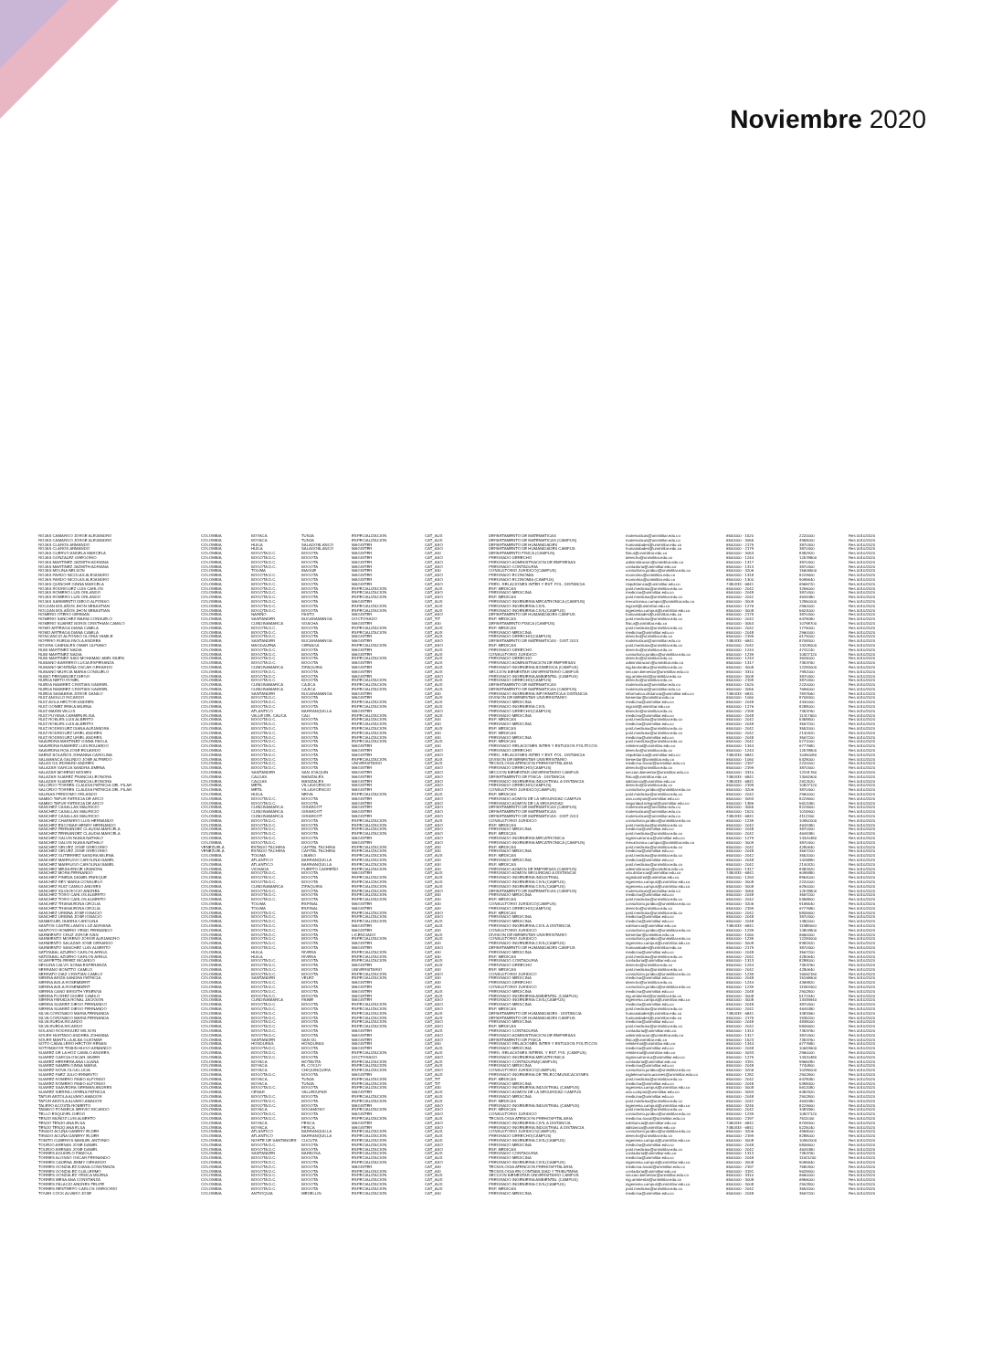Noviembre 2020
| ROJAS CAMARGO JORGE ALEJANDRO | COLOMBIA | BOYACA | TUNJA | ESPECIALIZACION | CAT_AUX | DEPARTAMENTO DE MATEMATICAS | matematicas@unimilitar.edu.co | 6500000 - 1520 | 2220000 | Res 0010/2020 |
| ROJAS CAMARGO JORGE ALEJANDRO | COLOMBIA | BOYACA | TUNJA | ESPECIALIZACION | CAT_AUX | DEPARTAMENTO DE MATEMATICAS (CAMPUS) | matematicas@unimilitar.edu.co | 6500000 - 3055 | 4958000 | Res 0010/2020 |
| ROJAS CLAROS ARMANDO | COLOMBIA | HUILA | SALADOBLANCO | MAGISTER | CAT_ASO | DEPARTAMENTO DE HUMANIDADES | humanidades@unimilitar.edu.co | 6500000 - 2179 | 3870400 | Res 0010/2020 |
| ROJAS CLAROS ARMANDO | COLOMBIA | HUILA | SALADOBLANCO | MAGISTER | CAT_ASO | DEPARTAMENTO DE HUMANIDADES CAMPUS | humanidades@unimilitar.edu.co | 6500000 - 2179 | 3870400 | Res 0010/2020 |
| ROJAS CUERVO ANGELA MARCELA | COLOMBIA | BOGOTA D.C. | BOGOTA | MAGISTER | CAT_ASI | DEPARTAMENTO FISICA (CAMPUS) | fisica@unimilitar.edu.co | 6500000 - 3053 | 8382920 | Res 0010/2020 |
| ROJAS GONZALEZ GREGORIO | COLOMBIA | BOGOTA D.C. | BOGOTA | MAGISTER | CAT_ASO | PREGRADO DERECHO | derecho@unimilitar.edu.co | 6500000 - 1244 | 12578800 | Res 0010/2020 |
| ROJAS MARTINEZ JAZMITH ADRIANA | COLOMBIA | BOGOTA D.C. | BOGOTA | MAGISTER | CAT_ASO | PREGRADO ADMINISTRACION DE EMPRESAS | administracion@unimilitar.edu.co | 6500000 - 1317 | 3870400 | Res 0010/2020 |
| ROJAS MARTINEZ JAZMITH ADRIANA | COLOMBIA | BOGOTA D.C. | BOGOTA | MAGISTER | CAT_ASO | PREGRADO CONTADURIA | contaduria@unimilitar.edu.co | 6500000 - 1313 | 3870400 | Res 0010/2020 |
| ROJAS MOLINA NELSON | COLOMBIA | TOLIMA | IBAGUE | MAGISTER | CAT_ASI | CONSULTORIO JURIDICO(CAMPUS) | consultorio.juridico@unimilitar.edu.co | 6500000 - 3206 | 15606500 | Res 0010/2020 |
| ROJAS PARDO NICOLAS ALEJANDRO | COLOMBIA | BOGOTA D.C. | BOGOTA | MAGISTER | CAT_ASO | PREGRADO ECONOMIA | economia@unimilitar.edu.co | 6500000 - 1318 | 8224600 | Res 0010/2020 |
| ROJAS PARDO NICOLAS ALEJANDRO | COLOMBIA | BOGOTA D.C. | BOGOTA | MAGISTER | CAT_ASO | PREGRADO ECONOMIA (CAMPUS) | economia@unimilitar.edu.co | 6500000 - 1300 | 9095640 | Res 0010/2020 |
| ROJAS QUINCHE GINNA MARCELA | COLOMBIA | BOGOTA D.C. | BOGOTA | MAGISTER | CAT_ASO | PREG. RELACIONES INTER Y EST. POL. DISTANCIA | riepdistancia@unimilitar.edu.co | 7480333 - 6841 | 6966720 | Res 0010/2020 |
| ROJAS RODRIGUEZ LUIS CARLOS | COLOMBIA | BOGOTA D.C. | BOGOTA | ESPECIALIZACION | CAT_AUX | ESP. MEDICAS | post.medicina@unimilitar.edu.co | 6500000 - 2042 | 3256000 | Res 0010/2020 |
| ROJAS ROMERO LUIS ORLANDO | COLOMBIA | BOGOTA D.C. | BOGOTA | ESPECIALIZACION | CAT_ASO | PREGRADO MEDICINA | medicina@unimilitar.edu.co | 6500000 - 2048 | 3870400 | Res 0010/2020 |
| ROJAS ROMERO LUIS ORLANDO | COLOMBIA | BOGOTA D.C. | BOGOTA | ESPECIALIZACION | CAT_ASO | ESP. MEDICAS | post.medicina@unimilitar.edu.co | 6500000 - 2042 | 4644480 | Res 0010/2020 |
| ROJAS SARMIENTO DIEGO ALFONSO | COLOMBIA | BOGOTA D.C. | BOGOTA | MAGISTER | CAT_AUX | PREGRADO INGENIERIA MECATRONICA (CAMPUS) | mecatronica.campus@unimilitar.edu.co | 6500000 - 3009 | 12950000 | Res 0010/2020 |
| ROLDAN BOLAÑOS JHON SEBASTIAN | COLOMBIA | BOGOTA D.C. | BOGOTA | ESPECIALIZACION | CAT_AUX | PREGRADO INGENIERIA CIVIL | ingcivil@unimilitar.edu.co | 6500000 - 1276 | 2960000 | Res 0010/2020 |
| ROLDAN BOLAÑOS JHON SEBASTIAN | COLOMBIA | BOGOTA D.C. | BOGOTA | ESPECIALIZACION | CAT_AUX | PREGRADO INGENIERIA CIVIL(CAMPUS) | ingenieria.campus@unimilitar.edu.co | 6500000 - 3008 | 5624000 | Res 0010/2020 |
| ROMERO OTERO GERMAN | COLOMBIA | NARIÑO | PASTO | MAGISTER | CAT_ASO | DEPARTAMENTO DE HUMANIDADES CAMPUS | humanidades@unimilitar.edu.co | 6500000 - 2179 | 3870400 | Res 0010/2020 |
| ROMERO SANCHEZ MARIA CONSUELO | COLOMBIA | SANTANDER | BUCARAMANGA | DOCTORADO | CAT_TIT | ESP. MEDICAS | post.medicina@unimilitar.edu.co | 6500000 - 2042 | 6478080 | Res 0010/2020 |
| ROMERO SUAREZ BORIS CRISTHIAN CAMILO | COLOMBIA | CUNDINAMARCA | SOACHA | MAGISTER | CAT_ASI | DEPARTAMENTO FISICA (CAMPUS) | fisica@unimilitar.edu.co | 6500000 - 3053 | 10798700 | Res 0010/2020 |
| ROMO ARTEAGA DIANA CAMILA | COLOMBIA | BOGOTA D.C. | BOGOTA | ESPECIALIZACION | CAT_AUX | ESP. MEDICAS | post.medicina@unimilitar.edu.co | 6500000 - 2042 | 1776000 | Res 0010/2020 |
| ROMO ARTEAGA DIANA CAMILA | COLOMBIA | BOGOTA D.C. | BOGOTA | ESPECIALIZACION | CAT_AUX | PREGRADO MEDICINA | medicina@unimilitar.edu.co | 6500000 - 2048 | 2960000 | Res 0010/2020 |
| RONCANCIO ALFONSO GLORIA YAMILE | COLOMBIA | BOGOTA D.C. | BOGOTA | MAGISTER | CAT_AUX | PREGRADO DERECHO(CAMPUS) | derecho@unimilitar.edu.co | 6500000 - 2199 | 6179000 | Res 0010/2020 |
| ROPERO RUEDA PAOLA ANDREA | COLOMBIA | SANTANDER | BUCARAMANGA | MAGISTER | CAT_ASO | DEPARTAMENTO DE MATEMATICAS - DIST 2013 | matematicas@unimilitar.edu.co | 7480333 - 6841 | 8708400 | Res 0010/2020 |
| ROVIRA CABRALES OMAR ULPIANO | COLOMBIA | MAGDALENA | CIENAGA | ESPECIALIZACION | CAT_ASO | ESP. MEDICAS | post.medicina@unimilitar.edu.co | 6500000 - 2042 | 14208000 | Res 0010/2020 |
| RUBI MARTINEZ NADIA | COLOMBIA | BOGOTA D.C. | BOGOTA | MAGISTER | CAT_AUX | PREGRADO DERECHO | derecho@unimilitar.edu.co | 6500000 - 1244 | 4741240 | Res 0010/2020 |
| RUBI MARTINEZ NADIA | COLOMBIA | BOGOTA D.C. | BOGOTA | MAGISTER | CAT_AUX | CONSULTORIO JURIDICO | consultorio.juridico@unimilitar.edu.co | 6500000 - 1239 | 10827120 | Res 0010/2020 |
| RUBI MARTINEZ SAID MOHAMAD ABEL MUEN | COLOMBIA | BOGOTA D.C. | BOGOTA | ESPECIALIZACION | CAT_AUX | PREGRADO DERECHO | derecho@unimilitar.edu.co | 6500000 - 1244 | 3626000 | Res 0010/2020 |
| RUBIANO BARRERO LUCIA ESPERANZA | COLOMBIA | BOGOTA D.C. | BOGOTA | MAGISTER | CAT_AUX | PREGRADO ADMINISTRACION DE EMPRESAS | administracion@unimilitar.edu.co | 6500000 - 1317 | 7353760 | Res 0010/2020 |
| RUBIANO MONTAÑA OSCAR GERARDO | COLOMBIA | CUNDINAMARCA | ZIPAQUIRA | MAGISTER | CAT_AUX | PREGRADO INGENIERIA BIOMEDICA (CAMPUS) | ing.biomedica@unimilitar.edu.co | 6500000 - 3008 | 12284000 | Res 0010/2020 |
| RUBIANO MURCIA MARIA CONSUELO | COLOMBIA | BOGOTA D.C. | BOGOTA | MAGISTER | CAT_AUX | SECCION BIENESTAR UNIVERSITARIO CAMPUS | seccion.bienestar@unimilitar.edu.co | 6500000 - 3310 | 7992000 | Res 0010/2020 |
| RUBIO FERNANDEZ DIEGO | COLOMBIA | BOGOTA D.C. | BOGOTA | MAGISTER | CAT_ASO | PREGRADO INGENIERIA AMBIENTAL (CAMPUS) | ing.ambiental@unimilitar.edu.co | 6500000 - 3008 | 3870400 | Res 0010/2020 |
| RUEDA NIETO RYMEL | COLOMBIA | BOGOTA D.C. | BOGOTA | ESPECIALIZACION | CAT_AUX | PREGRADO DERECHO(CAMPUS) | derecho@unimilitar.edu.co | 6500000 - 2199 | 3870400 | Res 0010/2020 |
| RUEDA RAMIREZ CRISTIAN GABRIEL | COLOMBIA | CUNDINAMARCA | CAJICA | ESPECIALIZACION | CAT_AUX | DEPARTAMENTO DE MATEMATICAS | matematicas@unimilitar.edu.co | 6500000 - 1520 | 2220000 | Res 0010/2020 |
| RUEDA RAMIREZ CRISTIAN GABRIEL | COLOMBIA | CUNDINAMARCA | CAJICA | ESPECIALIZACION | CAT_AUX | DEPARTAMENTO DE MATEMATICAS (CAMPUS) | matematicas@unimilitar.edu.co | 6500000 - 3055 | 7696000 | Res 0010/2020 |
| RUEDA SANABRIA JORGE DANILO | COLOMBIA | SANTANDER | BUCARAMANGA | MAGISTER | CAT_ASI | PREGRADO INGENIERIA INFORMATICA A DISTANCIA | informatica.distancia@unimilitar.edu.co | 7480333 - 6831 | 7837560 | Res 0010/2020 |
| RUIZ ANGULO RICARDO | COLOMBIA | BOGOTA D.C. | BOGOTA | MAGISTER | CAT_AUX | DIVISION DE BIENESTAR UNIVERSITARIO | bienestar@unimilitar.edu.co | 6500000 - 1060 | 8708400 | Res 0010/2020 |
| RUIZ AVILA HECTOR ANDRES | COLOMBIA | BOGOTA D.C. | BOGOTA | ESPECIALIZACION | CAT_AUX | PREGRADO MEDICINA | medicina@unimilitar.edu.co | 6500000 - 2048 | 4440000 | Res 0010/2020 |
| RUIZ GOMEZ ERIKA MILENA | COLOMBIA | BOGOTA D.C. | BOGOTA | ESPECIALIZACION | CAT_AUX | PREGRADO INGENIERIA CIVIL | ingcivil@unimilitar.edu.co | 6500000 - 1276 | 8288000 | Res 0010/2020 |
| RUIZ MARIN WILLIS | COLOMBIA | ATLANTICO | BARRANQUILLA | MAGISTER | CAT_ASO | PREGRADO DERECHO(CAMPUS) | derecho@unimilitar.edu.co | 6500000 - 2199 | 7353760 | Res 0010/2020 |
| RUIZ PUYANA CARMEN ELISA | COLOMBIA | VALLE DEL CAUCA | CALI | ESPECIALIZACION | CAT_AUX | PREGRADO MEDICINA | medicina@unimilitar.edu.co | 6500000 - 2048 | 11417600 | Res 0010/2020 |
| RUIZ ROBLES LUIS ALBERTO | COLOMBIA | BOGOTA D.C. | BOGOTA | ESPECIALIZACION | CAT_ASI | ESP. MEDICAS | post.medicina@unimilitar.edu.co | 6500000 - 2042 | 5358800 | Res 0010/2020 |
| RUIZ ROBLES LUIS ALBERTO | COLOMBIA | BOGOTA D.C. | BOGOTA | ESPECIALIZACION | CAT_ASI | PREGRADO MEDICINA | medicina@unimilitar.edu.co | 6500000 - 2048 | 3567200 | Res 0010/2020 |
| RUIZ RODRIGUEZ DIANA ALEJANDRA | COLOMBIA | BOGOTA D.C. | BOGOTA | ESPECIALIZACION | CAT_AUX | ESP. MEDICAS | post.medicina@unimilitar.edu.co | 6500000 - 2042 | 3552000 | Res 0010/2020 |
| RUIZ RODRIGUEZ URIEL ANDRES | COLOMBIA | BOGOTA D.C. | BOGOTA | ESPECIALIZACION | CAT_ASI | ESP. MEDICAS | post.medicina@unimilitar.edu.co | 6500000 - 2042 | 2140320 | Res 0010/2020 |
| RUIZ RODRIGUEZ URIEL ANDRES | COLOMBIA | BOGOTA D.C. | BOGOTA | ESPECIALIZACION | CAT_ASI | PREGRADO MEDICINA | medicina@unimilitar.edu.co | 6500000 - 2048 | 3567200 | Res 0010/2020 |
| SAAVEDRA MARTINEZ GINNA PAOLA | COLOMBIA | BOGOTA D.C. | BOGOTA | ESPECIALIZACION | CAT_AUX | ESP. MEDICAS | post.medicina@unimilitar.edu.co | 6500000 - 2042 | 5772000 | Res 0010/2020 |
| SAAVEDRA RAMIREZ LUIS EDUARDO | COLOMBIA | BOGOTA D.C. | BOGOTA | MAGISTER | CAT_ASI | PREGRADO RELACIONES INTER Y ESTUDIOS POLITICOS | relinternal@unimilitar.edu.co | 6500000 - 1344 | 6777680 | Res 0010/2020 |
| SAAVEDRA ROA JOSE EDUARDO | COLOMBIA | BOGOTA D.C. | BOGOTA | MAGISTER | CAT_ASO | PREGRADO DERECHO | derecho@unimilitar.edu.co | 6500000 - 1244 | 12578800 | Res 0010/2020 |
| SAENZ BOLAÑOS JOHANNA CAROLINA | COLOMBIA | BOGOTA D.C. | BOGOTA | MAGISTER | CAT_ASO | PREG. RELACIONES INTER Y EST. POL. DISTANCIA | riepdistancia@unimilitar.edu.co | 7480333 - 6841 | 10450080 | Res 0010/2020 |
| SALAMANCA GALINDO JOSE ALFREDO | COLOMBIA | BOGOTA D.C. | BOGOTA | ESPECIALIZACION | CAT_AUX | DIVISION DE BIENESTAR UNIVERSITARIO | bienestar@unimilitar.edu.co | 6500000 - 1060 | 5328000 | Res 0010/2020 |
| SALAS GIL EDWARD ANDRES | COLOMBIA | BOGOTA D.C. | BOGOTA | UNIVERSITARIO | CAT_AUX | TECNOLOGIA ATENCION PREHOSPITALARIA | medicina.social@unimilitar.edu.co | 6500000 - 2197 | 2220000 | Res 0010/2020 |
| SALAZAR GARCIA SANDRA JIMENA | COLOMBIA | BOGOTA D.C. | BOGOTA | MAGISTER | CAT_ASO | PREGRADO DERECHO(CAMPUS) | derecho@unimilitar.edu.co | 6500000 - 2199 | 3870400 | Res 0010/2020 |
| SALAZAR MORENO MOISES | COLOMBIA | SANTANDER | SAN JOAQUIN | MAGISTER | CAT_ASO | SECCION BIENESTAR UNIVERSITARIO CAMPUS | seccion.bienestar@unimilitar.edu.co | 6500000 - 3310 | 12191760 | Res 0010/2020 |
| SALAZAR SUAREZ FRANCIA LEONORA | COLOMBIA | CALDAS | MANIZALES | MAGISTER | CAT_ASO | DEPARTAMENTO DE FISICA - DISTANCIA | fisica@unimilitar.edu.co | 7480333 - 6841 | 13062600 | Res 0010/2020 |
| SALAZAR SUAREZ FRANCIA LEONORA | COLOMBIA | CALDAS | MANIZALES | MAGISTER | CAT_ASO | PREGRADO INGENIERIA INDUSTRIAL A DISTANCIA | iidistancia@unimilitar.edu.co | 7480333 - 6841 | 2612520 | Res 0010/2020 |
| SALCEDO TORRES CLAUDIA PATRICIA DEL PILAR | COLOMBIA | META | VILLAVICENCIO | MAGISTER | CAT_ASO | PREGRADO DERECHO(CAMPUS) | derecho@unimilitar.edu.co | 6500000 - 2199 | 10827120 | Res 0010/2020 |
| SALCEDO TORRES CLAUDIA PATRICIA DEL PILAR | COLOMBIA | META | VILLAVICENCIO | MAGISTER | CAT_ASO | CONSULTORIO JURIDICO(CAMPUS) | consultorio.juridico@unimilitar.edu.co | 6500000 - 3206 | 3870400 | Res 0010/2020 |
| SALINAS PERDOMO ORLANDO | COLOMBIA | HUILA | NEIVA | ESPECIALIZACION | CAT_AUX | ESP. MEDICAS | post.medicina@unimilitar.edu.co | 6500000 - 2042 | 2960000 | Res 0010/2020 |
| SAMBO TAFUR PATRICIA DE ARCO | COLOMBIA | BOGOTA D.C. | BOGOTA | MAGISTER | CAT_ASO | PREGRADO ADMON DE LA SEGURIDAD CAMPUS | aso.campus@unimilitar.edu.co | 6500000 - 3093 | 8224600 | Res 0010/2020 |
| SAMBO TAFUR PATRICIA DE ARCO | COLOMBIA | BOGOTA D.C. | BOGOTA | MAGISTER | CAT_ASO | PREGRADO ADMON DE LA SEGURIDAD | seguridad.integral@unimilitar.edu.co | 6500000 - 1386 | 5612080 | Res 0010/2020 |
| SANCHEZ CASALLAS MAURICIO | COLOMBIA | CUNDINAMARCA | GIRARDOT | MAGISTER | CAT_ASO | DEPARTAMENTO DE MATEMATICAS (CAMPUS) | matematicas@unimilitar.edu.co | 6500000 - 3055 | 8224600 | Res 0010/2020 |
| SANCHEZ CASALLAS MAURICIO | COLOMBIA | CUNDINAMARCA | GIRARDOT | MAGISTER | CAT_ASO | DEPARTAMENTO DE MATEMATICAS | matematicas@unimilitar.edu.co | 6500000 - 1520 | 1015900 | Res 0010/2020 |
| SANCHEZ CASALLAS MAURICIO | COLOMBIA | CUNDINAMARCA | GIRARDOT | MAGISTER | CAT_ASO | DEPARTAMENTO DE MATEMATICAS - DIST 2013 | matematicas@unimilitar.edu.co | 7480333 - 6841 | 4112300 | Res 0010/2020 |
| SANCHEZ CHAPARRO LUIS HERNANDO | COLOMBIA | BOGOTA D.C. | BOGOTA | ESPECIALIZACION | CAT_AUX | CONSULTORIO JURIDICO | consultorio.juridico@unimilitar.edu.co | 6500000 - 1239 | 10952000 | Res 0010/2020 |
| SANCHEZ ESCOBAR HENRY HERNANDO | COLOMBIA | BOGOTA D.C. | BOGOTA | ESPECIALIZACION | CAT_ASO | ESP. MEDICAS | post.medicina@unimilitar.edu.co | 6500000 - 2042 | 4644480 | Res 0010/2020 |
| SANCHEZ FERNANDEZ CLAUDIA MARCELA | COLOMBIA | BOGOTA D.C. | BOGOTA | ESPECIALIZACION | CAT_ASO | PREGRADO MEDICINA | medicina@unimilitar.edu.co | 6500000 - 2048 | 3870400 | Res 0010/2020 |
| SANCHEZ FERNANDEZ CLAUDIA MARCELA | COLOMBIA | BOGOTA D.C. | BOGOTA | ESPECIALIZACION | CAT_ASO | ESP. MEDICAS | post.medicina@unimilitar.edu.co | 6500000 - 2042 | 4644480 | Res 0010/2020 |
| SANCHEZ GALVIS NUBIA NATHALY | COLOMBIA | BOGOTA D.C. | BOGOTA | MAGISTER | CAT_ASO | PREGRADO INGENIERIA MECATRONICA | ingmecatronica@unimilitar.edu.co | 6500000 - 1279 | 14320480 | Res 0010/2020 |
| SANCHEZ GALVIS NUBIA NATHALY | COLOMBIA | BOGOTA D.C. | BOGOTA | MAGISTER | CAT_ASO | PREGRADO INGENIERIA MECATRONICA (CAMPUS) | mecatronica.campus@unimilitar.edu.co | 6500000 - 3009 | 3870400 | Res 0010/2020 |
| SANCHEZ GELVEZ JOSE GREGORIO | VENEZUELA | ESTADO TACHIRA | CAPITAL TACHIRA | ESPECIALIZACION | CAT_ASI | ESP. MEDICAS | post.medicina@unimilitar.edu.co | 6500000 - 2042 | 4280640 | Res 0010/2020 |
| SANCHEZ GELVEZ JOSE GREGORIO | VENEZUELA | ESTADO TACHIRA | CAPITAL TACHIRA | ESPECIALIZACION | CAT_ASI | PREGRADO MEDICINA | medicina@unimilitar.edu.co | 6500000 - 2048 | 3567200 | Res 0010/2020 |
| SANCHEZ GUTIERREZ SANDRA MILENA | COLOMBIA | TOLIMA | LIBANO | ESPECIALIZACION | CAT_AUX | ESP. MEDICAS | post.medicina@unimilitar.edu.co | 6500000 - 2042 | 3552000 | Res 0010/2020 |
| SANCHEZ MARRUGO CAROLINA ISABEL | COLOMBIA | ATLANTICO | BARRANQUILLA | ESPECIALIZACION | CAT_ASI | PREGRADO MEDICINA | medicina@unimilitar.edu.co | 6500000 - 2048 | 1426880 | Res 0010/2020 |
| SANCHEZ MARRUGO CAROLINA ISABEL | COLOMBIA | ATLANTICO | BARRANQUILLA | ESPECIALIZACION | CAT_ASI | ESP. MEDICAS | post.medicina@unimilitar.edu.co | 6500000 - 2042 | 2140320 | Res 0010/2020 |
| SANCHEZ MEJIA ENGIE LEANDRA | COLOMBIA | VICHADA | PUERTO CARREÑO | ESPECIALIZACION | CAT_ASI | PREGRADO ADMON DE EMPRESAS (CAMPUS) | administracion@unimilitar.edu.co | 6500000 - 1317 | 8382920 | Res 0010/2020 |
| SANCHEZ MORA FERNANDO | COLOMBIA | BOGOTA D.C. | BOGOTA | MAGISTER | CAT_AUX | PREGRADO ADMON SEGURIDAD A DISTANCIA | aso.distancia@unimilitar.edu.co | 7480333 - 6841 | 6095880 | Res 0010/2020 |
| SANCHEZ PINEDA DANIEL ENRIQUE | COLOMBIA | BOGOTA D.C. | BOGOTA | ESPECIALIZACION | CAT_AUX | PREGRADO INGENIERIA INDUSTRIAL | ingindustrial@unimilitar.edu.co | 6500000 - 1264 | 8954000 | Res 0010/2020 |
| SANCHEZ REY MARIA CONSUELO | COLOMBIA | BOGOTA D.C. | BOGOTA | ESPECIALIZACION | CAT_AUX | PREGRADO INGENIERIA CIVIL(CAMPUS) | ingenieria.campus@unimilitar.edu.co | 6500000 - 3008 | 2220000 | Res 0010/2020 |
| SANCHEZ RUIZ CAMILO ANDRES | COLOMBIA | CUNDINAMARCA | ZIPAQUIRA | ESPECIALIZACION | CAT_AUX | PREGRADO INGENIERIA CIVIL(CAMPUS) | ingenieria.campus@unimilitar.edu.co | 6500000 - 3008 | 6290000 | Res 0010/2020 |
| SANCHEZ SILVA ROCIO ANDREA | COLOMBIA | BOGOTA D.C. | BOGOTA | ESPECIALIZACION | CAT_ASO | DEPARTAMENTO DE MATEMATICAS (CAMPUS) | matematicas@unimilitar.edu.co | 6500000 - 3055 | 12578800 | Res 0010/2020 |
| SANCHEZ TORO CARLOS ALBERTO | COLOMBIA | BOGOTA D.C. | BOGOTA | ESPECIALIZACION | CAT_ASI | PREGRADO MEDICINA | medicina@unimilitar.edu.co | 6500000 - 2048 | 3567200 | Res 0010/2020 |
| SANCHEZ TORO CARLOS ALBERTO | COLOMBIA | BOGOTA D.C. | BOGOTA | ESPECIALIZACION | CAT_ASI | ESP. MEDICAS | post.medicina@unimilitar.edu.co | 6500000 - 2042 | 5358800 | Res 0010/2020 |
| SANCHEZ TRIANA EDNA CECILIA | COLOMBIA | TOLIMA | ESPINAL | MAGISTER | CAT_ASI | CONSULTORIO JURIDICO(CAMPUS) | consultorio.juridico@unimilitar.edu.co | 6500000 - 3206 | 9165540 | Res 0010/2020 |
| SANCHEZ TRIANA EDNA CECILIA | COLOMBIA | TOLIMA | ESPINAL | MAGISTER | CAT_ASI | PREGRADO DERECHO(CAMPUS) | derecho@unimilitar.edu.co | 6500000 - 2199 | 6777680 | Res 0010/2020 |
| SANCHEZ URBINA JOSE IGNACIO | COLOMBIA | BOGOTA D.C. | BOGOTA | ESPECIALIZACION | CAT_ASO | ESP. MEDICAS | post.medicina@unimilitar.edu.co | 6500000 - 2042 | 5805600 | Res 0010/2020 |
| SANCHEZ URBINA JOSE IGNACIO | COLOMBIA | BOGOTA D.C. | BOGOTA | ESPECIALIZACION | CAT_ASO | PREGRADO MEDICINA | medicina@unimilitar.edu.co | 6500000 - 2048 | 3870400 | Res 0010/2020 |
| SANMIGUEL IBARRA CAROLINA | COLOMBIA | BOGOTA D.C. | BOGOTA | ESPECIALIZACION | CAT_AUX | PREGRADO MEDICINA | medicina@unimilitar.edu.co | 6500000 - 2048 | 1480000 | Res 0010/2020 |
| SANTOS CASTELLANOS LUZ ADRIANA | COLOMBIA | BOGOTA D.C. | BOGOTA | MAGISTER | CAT_AUX | PREGRADO INGENIERIA CIVIL A DISTANCIA | icdistancia@unimilitar.edu.co | 7480333 - 6841 | 11988000 | Res 0010/2020 |
| SANTOYO ROMERO YESID FERNANDO | COLOMBIA | BOGOTA D.C. | BOGOTA | MAGISTER | CAT_ASI | CONSULTORIO JURIDICO | consultorio.juridico@unimilitar.edu.co | 6500000 - 1239 | 14803800 | Res 0010/2020 |
| SARMIENTO CRUZ JORGE IVAN | COLOMBIA | BOGOTA D.C. | BOGOTA | LICENCIADO | CAT_AUX | DIVISION DE BIENESTAR UNIVERSITARIO | bienestar@unimilitar.edu.co | 6500000 - 1060 | 6660000 | Res 0010/2020 |
| SARMIENTO MORENO JORGE ALEJANDRO | COLOMBIA | BOGOTA D.C. | BOGOTA | ESPECIALIZACION | CAT_AUX | CONSULTORIO JURIDICO | consultorio.juridico@unimilitar.edu.co | 6500000 - 1239 | 12284000 | Res 0010/2020 |
| SARMIENTO SALAZAR JOSE GERARDO | COLOMBIA | BOGOTA D.C. | BOGOTA | MAGISTER | CAT_ASI | PREGRADO INGENIERIA CIVIL(CAMPUS) | ingenieria.campus@unimilitar.edu.co | 6500000 - 3008 | 8382920 | Res 0010/2020 |
| SARMIENTO SANCHEZ LUIS ALBERTO | COLOMBIA | BOGOTA D.C. | BOGOTA | MAGISTER | CAT_ASO | DEPARTAMENTO DE HUMANIDADES CAMPUS | humanidades@unimilitar.edu.co | 6500000 - 2179 | 3870400 | Res 0010/2020 |
| SATIZABAL AZUERO CARLOS ARNUL | COLOMBIA | HUILA | RIVERA | ESPECIALIZACION | CAT_ASI | PREGRADO MEDICINA | medicina@unimilitar.edu.co | 6500000 - 2048 | 3567200 | Res 0010/2020 |
| SATIZABAL AZUERO CARLOS ARNUL | COLOMBIA | HUILA | RIVERA | ESPECIALIZACION | CAT_ASI | ESP. MEDICAS | post.medicina@unimilitar.edu.co | 6500000 - 2042 | 4280640 | Res 0010/2020 |
| SCARPETTA PEREZ RICARDO | COLOMBIA | BOGOTA D.C. | BOGOTA | ESPECIALIZACION | CAT_AUX | PREGRADO CONTADURIA | contaduria@unimilitar.edu.co | 6500000 - 1313 | 8288000 | Res 0010/2020 |
| SEGURA CALVO SONIA ESPERANZA | COLOMBIA | BOGOTA D.C. | BOGOTA | MAGISTER | CAT_AUX | PREGRADO DERECHO | derecho@unimilitar.edu.co | 6500000 - 1244 | 7353760 | Res 0010/2020 |
| SERRANO BONITTO CAMILO | COLOMBIA | BOGOTA D.C. | BOGOTA | UNIVERSITARIO | CAT_ASI | ESP. MEDICAS | post.medicina@unimilitar.edu.co | 6500000 - 2042 | 4280640 | Res 0010/2020 |
| SERRATO DIAZ CRISTIAN CAMILO | COLOMBIA | BOGOTA D.C. | BOGOTA | ESPECIALIZACION | CAT_ASO | CONSULTORIO JURIDICO | consultorio.juridico@unimilitar.edu.co | 6500000 - 1239 | 16062160 | Res 0010/2020 |
| SIERRA ARIZA SANDRA PATRICIA | COLOMBIA | SANTANDER | VELEZ | ESPECIALIZACION | CAT_ASI | PREGRADO MEDICINA | medicina@unimilitar.edu.co | 6500000 - 2048 | 15168600 | Res 0010/2020 |
| SIERRA AVILA ROSEMBERT | COLOMBIA | BOGOTA D.C. | BOGOTA | MAGISTER | CAT_ASI | PREGRADO DERECHO | derecho@unimilitar.edu.co | 6500000 - 1244 | 4369820 | Res 0010/2020 |
| SIERRA AVILA ROSEMBERT | COLOMBIA | BOGOTA D.C. | BOGOTA | MAGISTER | CAT_ASI | CONSULTORIO JURIDICO | consultorio.juridico@unimilitar.edu.co | 6500000 - 1239 | 11593400 | Res 0010/2020 |
| SIERRA CANO BRIGITH YESENYA | COLOMBIA | BOGOTA D.C. | BOGOTA | MAGISTER | CAT_AUX | PREGRADO MEDICINA | medicina@unimilitar.edu.co | 6500000 - 2048 | 2902800 | Res 0010/2020 |
| SIERRA FLOREZ DIDIER CAMILO | COLOMBIA | BOGOTA D.C. | BOGOTA | MAGISTER | CAT_AUX | PREGRADO INGENIERIA AMBIENTAL (CAMPUS) | ing.ambiental@unimilitar.edu.co | 6500000 - 3008 | 5172440 | Res 0010/2020 |
| SIERRA PARADA RONAL JACKSON | COLOMBIA | CUNDINAMARCA | PAIME | MAGISTER | CAT_ASO | PREGRADO INGENIERIA CIVIL(CAMPUS) | ingenieria.campus@unimilitar.edu.co | 6500000 - 3008 | 13449640 | Res 0010/2020 |
| SIERRA SUAREZ DIEGO FERNANDO | COLOMBIA | BOGOTA D.C. | BOGOTA | ESPECIALIZACION | CAT_ASO | PREGRADO MEDICINA | medicina@unimilitar.edu.co | 6500000 - 2048 | 3870400 | Res 0010/2020 |
| SIERRA SUAREZ DIEGO FERNANDO | COLOMBIA | BOGOTA D.C. | BOGOTA | ESPECIALIZACION | CAT_ASO | ESP. MEDICAS | post.medicina@unimilitar.edu.co | 6500000 - 2042 | 4644480 | Res 0010/2020 |
| SILVA CORONADO MARIA FERNANDA | COLOMBIA | BOGOTA D.C. | BOGOTA | ESPECIALIZACION | CAT_AUX | DEPARTAMENTO DE HUMANIDADES - DISTANCIA | humanidades@unimilitar.edu.co | 7480333 - 6841 | 3483360 | Res 0010/2020 |
| SILVA CORONADO MARIA FERNANDA | COLOMBIA | BOGOTA D.C. | BOGOTA | ESPECIALIZACION | CAT_AUX | DEPARTAMENTO DE HUMANIDADES CAMPUS | humanidades@unimilitar.edu.co | 6500000 - 2179 | 1935200 | Res 0010/2020 |
| SILVA RUEDA RICARDO | COLOMBIA | BOGOTA D.C. | BOGOTA | ESPECIALIZACION | CAT_ASO | PREGRADO MEDICINA | medicina@unimilitar.edu.co | 6500000 - 2048 | 4838000 | Res 0010/2020 |
| SILVA RUEDA RICARDO | COLOMBIA | BOGOTA D.C. | BOGOTA | ESPECIALIZACION | CAT_ASO | ESP. MEDICAS | post.medicina@unimilitar.edu.co | 6500000 - 2042 | 5805600 | Res 0010/2020 |
| SOLANO RODRIGUEZ WILSON | COLOMBIA | BOGOTA D.C. | BOGOTA | MAGISTER | CAT_AUX | PREGRADO CONTADURIA | contaduria@unimilitar.edu.co | 6500000 - 1313 | 7353760 | Res 0010/2020 |
| SOLER HURTADO ANDREA JOHANNA | COLOMBIA | BOGOTA D.C. | BOGOTA | MAGISTER | CAT_ASO | PREGRADO ADMINISTRACION DE EMPRESAS | administracion@unimilitar.edu.co | 6500000 - 1317 | 3870400 | Res 0010/2020 |
| SOLER MANTILLA ALBA GUIOMAR | COLOMBIA | SANTANDER | SAN GIL | MAGISTER | CAT_ASO | DEPARTAMENTO DE FISICA | fisica@unimilitar.edu.co | 6500000 - 1523 | 7353760 | Res 0010/2020 |
| SOTO CABALLERO HECTOR RENAN | COLOMBIA | HONDURAS | HONDURAS | MAGISTER | CAT_ASI | PREGRADO RELACIONES INTER Y ESTUDIOS POLITICOS | relinternal@unimilitar.edu.co | 6500000 - 1344 | 6777680 | Res 0010/2020 |
| SOTOMAYOR TRIBIN HUGO ARMANDO | COLOMBIA | BOGOTA D.C. | BOGOTA | MAGISTER | CAT_AUX | PREGRADO MEDICINA | medicina@unimilitar.edu.co | 6500000 - 2048 | 10643600 | Res 0010/2020 |
| SUAREZ DE LA HOZ CAMILO ANDRES | COLOMBIA | BOGOTA D.C. | BOGOTA | ESPECIALIZACION | CAT_AUX | PREG. RELACIONES INTERN. Y EST. POL (CAMPUS) | relinternal@unimilitar.edu.co | 6500000 - 3033 | 2960000 | Res 0010/2020 |
| SUAREZ GARCIA OSCAR JAVIER | COLOMBIA | BOGOTA D.C. | BOGOTA | DOCTORADO | CAT_ASO | PREGRADO INGENIERIA MECATRONICA | ingmecatronica@unimilitar.edu.co | 6500000 - 1279 | 14320480 | Res 0010/2020 |
| SUAREZ HERRERA ANA LILIANA | COLOMBIA | BOYACA | MOTAVITA | ESPECIALIZACION | CAT_AUX | PREGRADO CONTADURIA(CAMPUS) | contaduria@unimilitar.edu.co | 6500000 - 3191 | 9966280 | Res 0010/2020 |
| SUAREZ NAMEN GINNA MARIA | COLOMBIA | BOYACA | EL COCUY | ESPECIALIZACION | CAT_AUX | PREGRADO MEDICINA | medicina@unimilitar.edu.co | 6500000 - 2048 | 7740800 | Res 0010/2020 |
| SUAREZ NOVA OLGA LUCIA | COLOMBIA | BOYACA | CHIQUINQUIRA | ESPECIALIZACION | CAT_ASO | CONSULTORIO JURIDICO(CAMPUS) | consultorio.juridico@unimilitar.edu.co | 6500000 - 3206 | 10286000 | Res 0010/2020 |
| SUAREZ PAEZ JULIO ERNESTO | COLOMBIA | BOGOTA D.C. | BOGOTA | MAGISTER | CAT_AUX | PREGRADO INGENIERIA DE TELECOMUNICACIONES | ingtelecomunicaciones@unimilitar.edu.co | 6500000 - 1282 | 2902800 | Res 0010/2020 |
| SUAREZ ROMERO FABIO ALFONSO | COLOMBIA | BOYACA | TUNJA | ESPECIALIZACION | CAT_TIT | ESP. MEDICAS | post.medicina@unimilitar.edu.co | 6500000 - 2042 | 6478080 | Res 0010/2020 |
| SUAREZ ROMERO FABIO ALFONSO | COLOMBIA | BOYACA | TUNJA | ESPECIALIZACION | CAT_TIT | PREGRADO MEDICINA | medicina@unimilitar.edu.co | 6500000 - 2048 | 5398400 | Res 0010/2020 |
| SUAREZ SAAVEDRA GERMAN ANDRES | COLOMBIA | BOGOTA D.C. | BOGOTA | ESPECIALIZACION | CAT_ASI | PREGRADO INGENIERIA INDUSTRIAL (CAMPUS) | ingenieria.campus@unimilitar.edu.co | 6500000 - 3008 | 5612080 | Res 0010/2020 |
| SUAREZ SIERRA LORENA PATRICIA | COLOMBIA | CESAR | VALLEDUPAR | MAGISTER | CAT_AUX | PREGRADO ADMON DE LA SEGURIDAD CAMPUS | aso.campus@unimilitar.edu.co | 6500000 - 3093 | 6482920 | Res 0010/2020 |
| TAFUR ARZOLA ALVARO AMADOR | COLOMBIA | BOGOTA D.C. | BOGOTA | ESPECIALIZACION | CAT_AUX | PREGRADO MEDICINA | medicina@unimilitar.edu.co | 6500000 - 2048 | 2902800 | Res 0010/2020 |
| TAFUR ARZOLA ALVARO AMADOR | COLOMBIA | BOGOTA D.C. | BOGOTA | ESPECIALIZACION | CAT_AUX | ESP. MEDICAS | post.medicina@unimilitar.edu.co | 6500000 - 2042 | 4644480 | Res 0010/2020 |
| TALERO ACOSTA ROBERTO | COLOMBIA | BOGOTA D.C. | BOGOTA | MAGISTER | CAT_ASO | PREGRADO INGENIERIA INDUSTRIAL (CAMPUS) | ingenieria.campus@unimilitar.edu.co | 6500000 - 3245 | 8224600 | Res 0010/2020 |
| TAMAYO FONSECA SERVIO RICARDO | COLOMBIA | BOYACA | SOGAMOSO | ESPECIALIZACION | CAT_ASO | ESP. MEDICAS | post.medicina@unimilitar.edu.co | 6500000 - 2042 | 3483360 | Res 0010/2020 |
| TELLO ESQUIVEL DIEGO | COLOMBIA | BOGOTA D.C. | BOGOTA | MAGISTER | CAT_ASO | CONSULTORIO JURIDICO | consultorio.juridico@unimilitar.edu.co | 6500000 - 1239 | 10827120 | Res 0010/2020 |
| TENJO MUÑOZ LUIS ALBERTO | COLOMBIA | BOGOTA D.C. | BOGOTA | ESPECIALIZACION | CAT_AUX | TECNOLOGIA ATENCION PREHOSPITALARIA | medicina.social@unimilitar.edu.co | 6500000 - 2197 | 7511000 | Res 0010/2020 |
| TENJO TENJO ANA ELSA | COLOMBIA | BOYACA | PESCA | MAGISTER | CAT_ASO | PREGRADO INGENIERIA CIVIL A DISTANCIA | icdistancia@unimilitar.edu.co | 7480333 - 6841 | 8708400 | Res 0010/2020 |
| TENJO TENJO ANA ELSA | COLOMBIA | BOYACA | PESCA | MAGISTER | CAT_ASO | PREGRADO INGENIERIA INDUSTRIAL A DISTANCIA | iidistancia@unimilitar.edu.co | 7480333 - 6841 | 5225040 | Res 0010/2020 |
| TIRADO ACUÑA DANERY ELDER | COLOMBIA | ATLANTICO | BARRANQUILLA | ESPECIALIZACION | CAT_AUX | CONSULTORIO JURIDICO(CAMPUS) | consultorio.juridico@unimilitar.edu.co | 6500000 - 3206 | 4958000 | Res 0010/2020 |
| TIRADO ACUÑA DANERY ELDER | COLOMBIA | ATLANTICO | BARRANQUILLA | ESPECIALIZACION | CAT_AUX | PREGRADO DERECHO(CAMPUS) | derecho@unimilitar.edu.co | 6500000 - 2199 | 8288000 | Res 0010/2020 |
| TOBITO CUBEROS MANUEL ANTONIO | COLOMBIA | NORTE DE SANTANDER | CUCUTA | ESPECIALIZACION | CAT_AUX | PREGRADO INGENIERIA CIVIL(CAMPUS) | ingenieria.campus@unimilitar.edu.co | 6500000 - 3008 | 10952000 | Res 0010/2020 |
| TOLEDO ARENAS JOSE DANIEL | COLOMBIA | BOGOTA D.C. | BOGOTA | ESPECIALIZACION | CAT_ASO | PREGRADO MEDICINA | medicina@unimilitar.edu.co | 6500000 - 2048 | 5805600 | Res 0010/2020 |
| TOLEDO ARENAS JOSE DANIEL | COLOMBIA | BOGOTA D.C. | BOGOTA | ESPECIALIZACION | CAT_ASO | ESP. MEDICAS | post.medicina@unimilitar.edu.co | 6500000 - 2042 | 4644480 | Res 0010/2020 |
| TORRES AGUDELO FABIOLA | COLOMBIA | SANTANDER | BARBOSA | ESPECIALIZACION | CAT_AUX | PREGRADO CONTADURIA | contaduria@unimilitar.edu.co | 6500000 - 1313 | 7353760 | Res 0010/2020 |
| TORRES ALONSO OSCAR FERNANDO | COLOMBIA | BOGOTA D.C. | BOGOTA | ESPECIALIZACION | CAT_AUX | PREGRADO MEDICINA | medicina@unimilitar.edu.co | 6500000 - 2048 | 11611200 | Res 0010/2020 |
| TORRES CADENA JIMMY GERARDO | COLOMBIA | BOGOTA D.C. | BOGOTA | ESPECIALIZACION | CAT_ASO | PREGRADO INGENIERIA CIVIL(CAMPUS) | ingenieria.campus@unimilitar.edu.co | 6500000 - 3008 | 9095640 | Res 0010/2020 |
| TORRES GONZALEZ DIANA CONSTANZA | COLOMBIA | BOGOTA D.C. | BOGOTA | MAGISTER | CAT_ASI | TECNOLOGIA ATENCION PREHOSPITALARIA | medicina.social@unimilitar.edu.co | 6500000 - 2197 | 7580300 | Res 0010/2020 |
| TORRES GONZALEZ GUILLERMO | COLOMBIA | BOGOTA D.C. | BOGOTA | ESPECIALIZACION | CAT_ASI | TECNOLOGIA EN CONTABILIDAD Y TRIBUTARIA | contaduria@unimilitar.edu.co | 6500000 - 3191 | 9625900 | Res 0010/2020 |
| TORRES GONZALEZ YESICA MILENA | COLOMBIA | BOGOTA D.C. | BOGOTA | ESPECIALIZACION | CAT_AUX | SECCION BIENESTAR UNIVERSITARIO CAMPUS | seccion.bienestar@unimilitar.edu.co | 6500000 - 3310 | 6660000 | Res 0010/2020 |
| TORRES MESA ANA CONSTANZA | COLOMBIA | BOGOTA D.C. | BOGOTA | ESPECIALIZACION | CAT_AUX | PREGRADO INGENIERIA AMBIENTAL (CAMPUS) | ing.ambiental@unimilitar.edu.co | 6500000 - 3008 | 6956000 | Res 0010/2020 |
| TORRES PALACIO ANDRES FELIPE | COLOMBIA | BOGOTA D.C. | BOGOTA | ESPECIALIZACION | CAT_AUX | PREGRADO INGENIERIA CIVIL(CAMPUS) | ingenieria.campus@unimilitar.edu.co | 6500000 - 3008 | 2902800 | Res 0010/2020 |
| TORRES RESTREPO CARLOS GREGORIO | COLOMBIA | BOGOTA D.C. | BOGOTA | ESPECIALIZACION | CAT_AUX | ESP. MEDICAS | post.medicina@unimilitar.edu.co | 6500000 - 2042 | 3552000 | Res 0010/2020 |
| TOVAR COCK ALVARO JOSE | COLOMBIA | ANTIOQUIA | MEDELLIN | ESPECIALIZACION | CAT_ASI | PREGRADO MEDICINA | medicina@unimilitar.edu.co | 6500000 - 2048 | 3567200 | Res 0010/2020 |